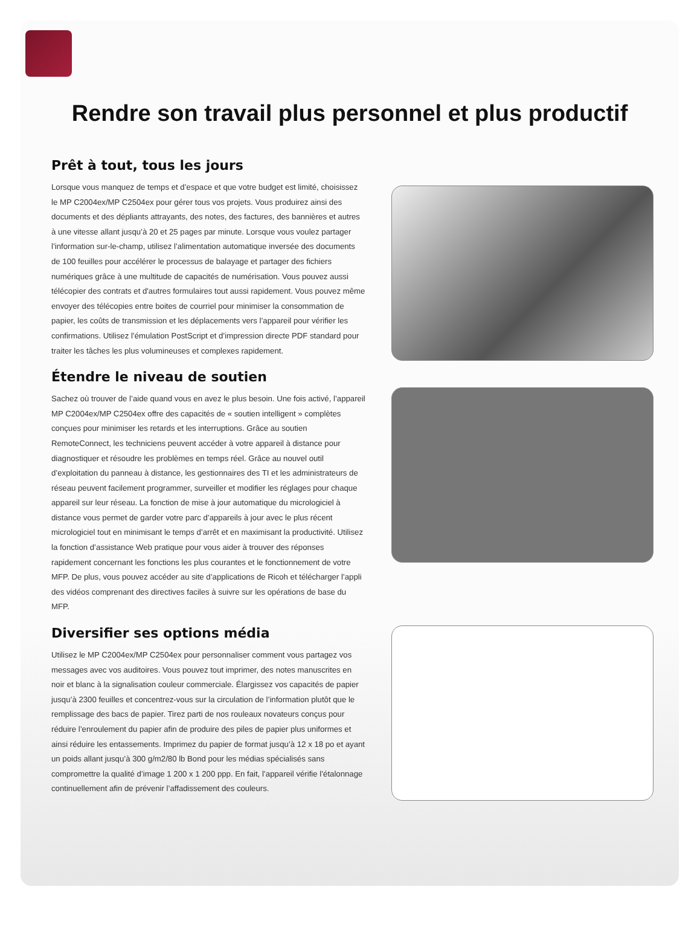Rendre son travail plus personnel et plus productif
Prêt à tout, tous les jours
Lorsque vous manquez de temps et d’espace et que votre budget est limité, choisissez le MP C2004ex/MP C2504ex pour gérer tous vos projets. Vous produirez ainsi des documents et des dépliants attrayants, des notes, des factures, des bannières et autres à une vitesse allant jusqu’à 20 et 25 pages par minute. Lorsque vous voulez partager l’information sur-le-champ, utilisez l’alimentation automatique inversée des documents de 100 feuilles pour accélérer le processus de balayage et partager des fichiers numériques grâce à une multitude de capacités de numérisation. Vous pouvez aussi télécopier des contrats et d'autres formulaires tout aussi rapidement. Vous pouvez même envoyer des télécopies entre boites de courriel pour minimiser la consommation de papier, les coûts de transmission et les déplacements vers l’appareil pour vérifier les confirmations. Utilisez l’émulation PostScript et d’impression directe PDF standard pour traiter les tâches les plus volumineuses et complexes rapidement.
Étendre le niveau de soutien
Sachez où trouver de l’aide quand vous en avez le plus besoin. Une fois activé, l’appareil MP C2004ex/MP C2504ex offre des capacités de « soutien intelligent » complètes conçues pour minimiser les retards et les interruptions. Grâce au soutien RemoteConnect, les techniciens peuvent accéder à votre appareil à distance pour diagnostiquer et résoudre les problèmes en temps réel. Grâce au nouvel outil d’exploitation du panneau à distance, les gestionnaires des TI et les administrateurs de réseau peuvent facilement programmer, surveiller et modifier les réglages pour chaque appareil sur leur réseau. La fonction de mise à jour automatique du micrologiciel à distance vous permet de garder votre parc d’appareils à jour avec le plus récent micrologiciel tout en minimisant le temps d’arrêt et en maximisant la productivité. Utilisez la fonction d’assistance Web pratique pour vous aider à trouver des réponses rapidement concernant les fonctions les plus courantes et le fonctionnement de votre MFP. De plus, vous pouvez accéder au site d’applications de Ricoh et télécharger l’appli des vidéos comprenant des directives faciles à suivre sur les opérations de base du MFP.
Diversifier ses options média
Utilisez le MP C2004ex/MP C2504ex pour personnaliser comment vous partagez vos messages avec vos auditoires. Vous pouvez tout imprimer, des notes manuscrites en noir et blanc à la signalisation couleur commerciale. Élargissez vos capacités de papier jusqu’à 2300 feuilles et concentrez-vous sur la circulation de l’information plutôt que le remplissage des bacs de papier. Tirez parti de nos rouleaux novateurs conçus pour réduire l’enroulement du papier afin de produire des piles de papier plus uniformes et ainsi réduire les entassements. Imprimez du papier de format jusqu’à 12 x 18 po et ayant un poids allant jusqu’à 300 g/m2/80 lb Bond pour les médias spécialisés sans compromettre la qualité d’image 1 200 x 1 200 ppp. En fait, l’appareil vérifie l’étalonnage continuellement afin de prévenir l’affadissement des couleurs.